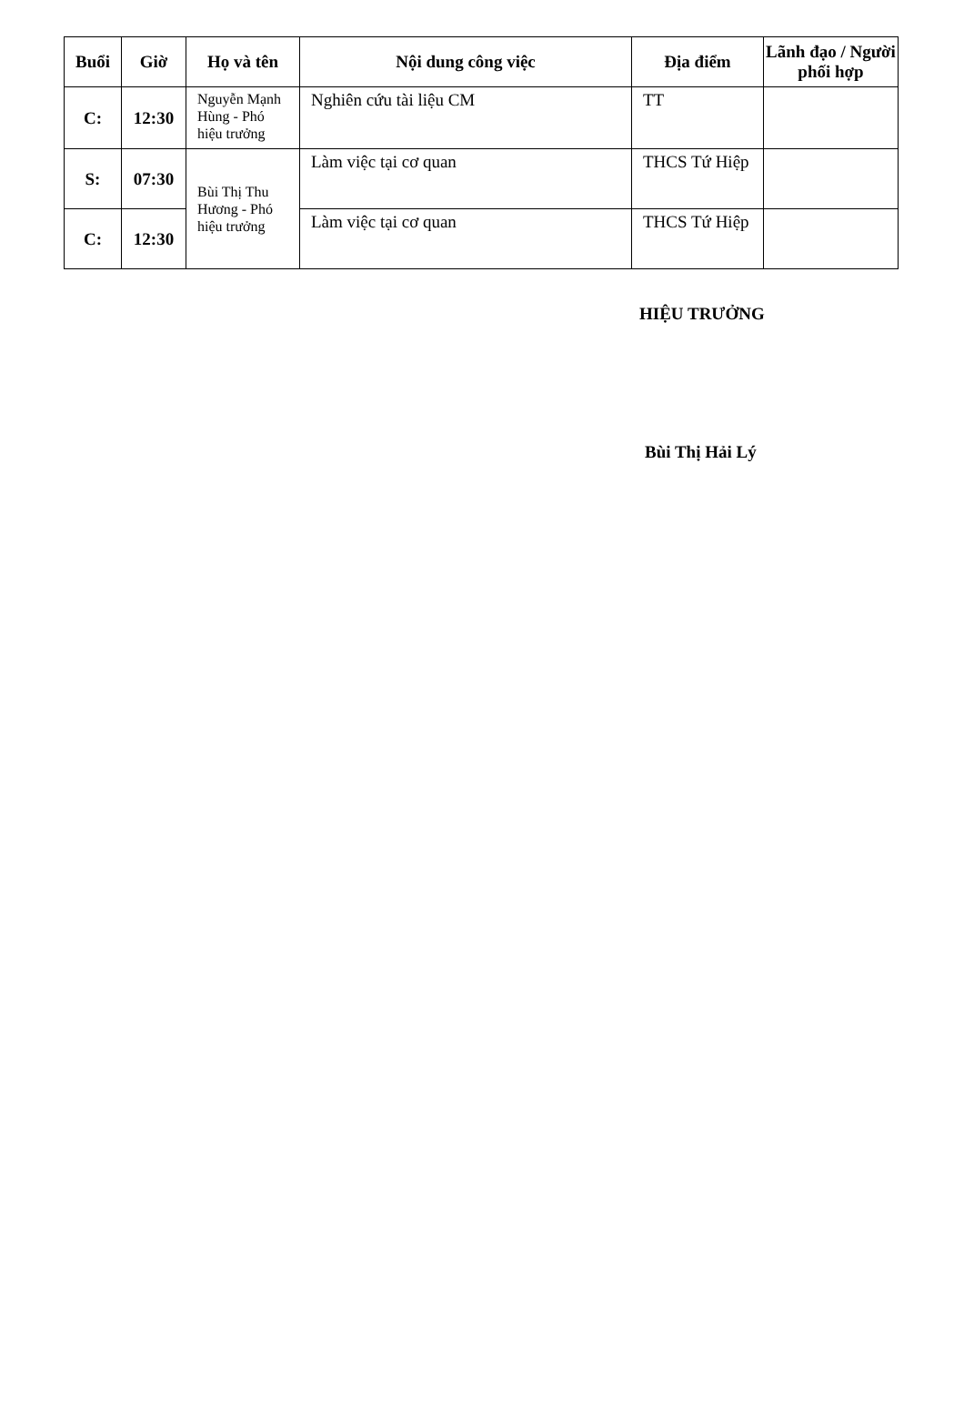| Buổi | Giờ | Họ và tên | Nội dung công việc | Địa điểm | Lãnh đạo / Người phối hợp |
| --- | --- | --- | --- | --- | --- |
| C: | 12:30 | Nguyễn Mạnh Hùng - Phó hiệu trưởng | Nghiên cứu tài liệu CM | TT | |
| S: | 07:30 | Bùi Thị Thu Hương - Phó hiệu trưởng | Làm việc tại cơ quan | THCS Tứ Hiệp | |
| C: | 12:30 | | Làm việc tại cơ quan | THCS Tứ Hiệp | |
HIỆU TRƯỞNG
Bùi Thị Hải Lý